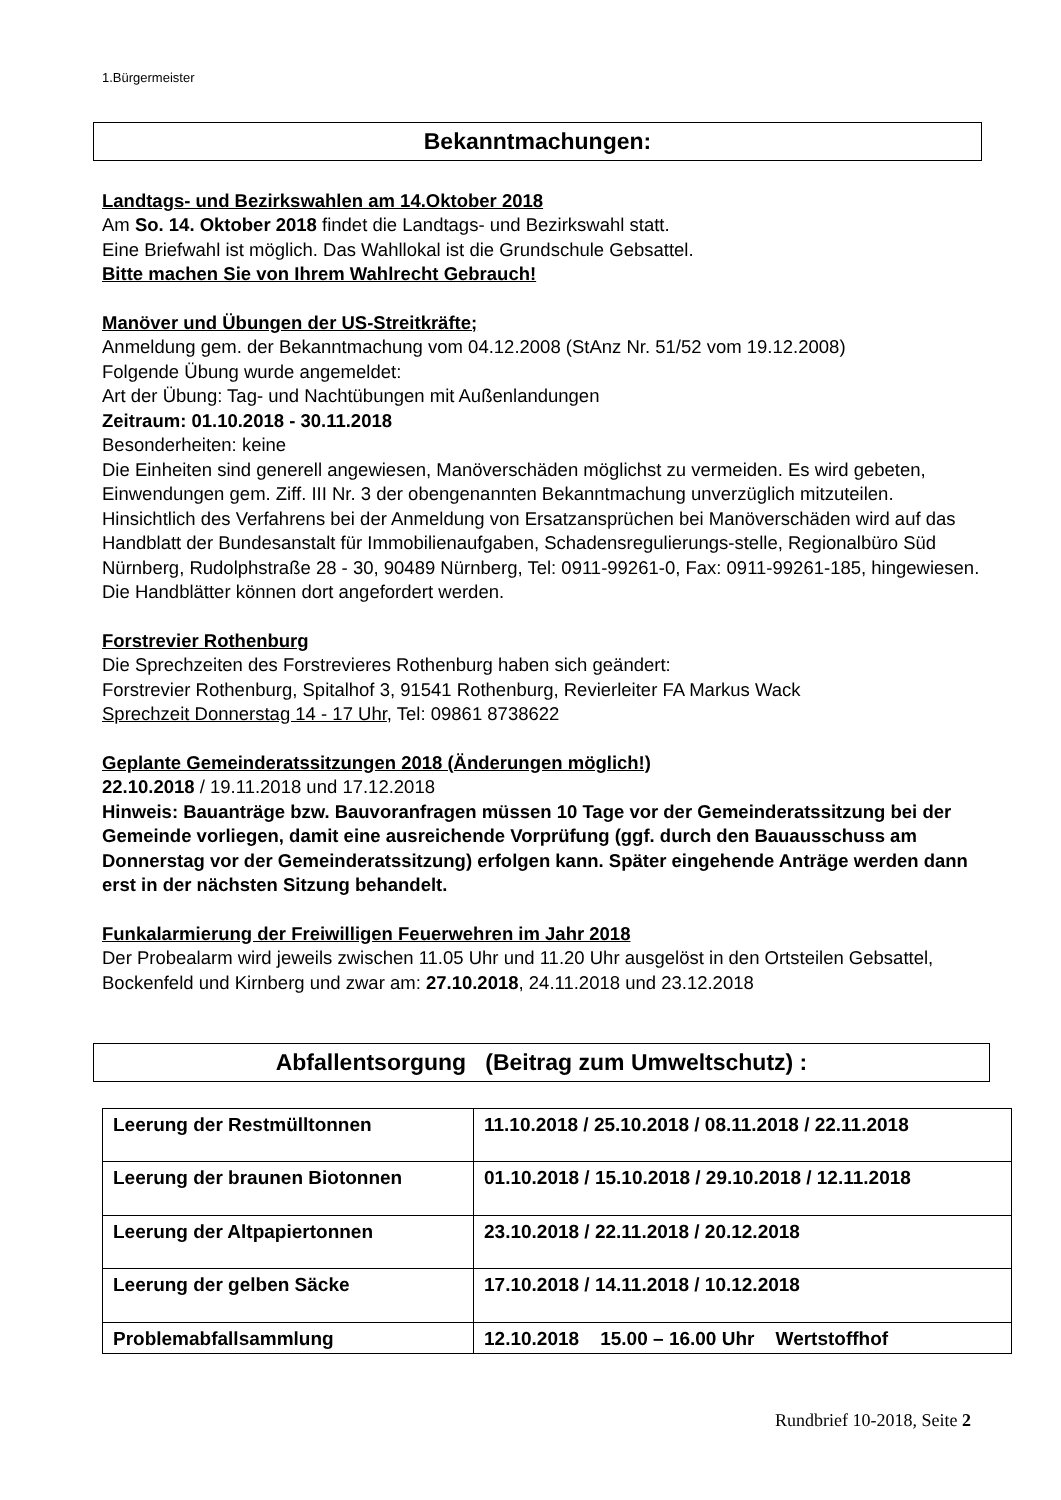1.Bürgermeister
Bekanntmachungen:
Landtags- und Bezirkswahlen am 14.Oktober 2018
Am So. 14. Oktober 2018 findet die Landtags- und Bezirkswahl statt.
Eine Briefwahl ist möglich. Das Wahllokal ist die Grundschule Gebsattel.
Bitte machen Sie von Ihrem Wahlrecht Gebrauch!
Manöver und Übungen der US-Streitkräfte;
Anmeldung gem. der Bekanntmachung vom 04.12.2008 (StAnz Nr. 51/52 vom 19.12.2008)
Folgende Übung wurde angemeldet:
Art der Übung: Tag- und Nachtübungen mit Außenlandungen
Zeitraum: 01.10.2018 - 30.11.2018
Besonderheiten: keine
Die Einheiten sind generell angewiesen, Manöverschäden möglichst zu vermeiden. Es wird gebeten, Einwendungen gem. Ziff. III Nr. 3 der obengenannten Bekanntmachung unverzüglich mitzuteilen.
Hinsichtlich des Verfahrens bei der Anmeldung von Ersatzansprüchen bei Manöverschäden wird auf das Handblatt der Bundesanstalt für Immobilienaufgaben, Schadensregulierungs-stelle, Regionalbüro Süd Nürnberg, Rudolphstraße 28 - 30, 90489 Nürnberg, Tel: 0911-99261-0, Fax: 0911-99261-185, hingewiesen. Die Handblätter können dort angefordert werden.
Forstrevier Rothenburg
Die Sprechzeiten des Forstrevieres Rothenburg haben sich geändert:
Forstrevier Rothenburg, Spitalhof 3, 91541 Rothenburg, Revierleiter FA Markus Wack
Sprechzeit Donnerstag 14 - 17 Uhr, Tel: 09861 8738622
Geplante Gemeinderatssitzungen 2018 (Änderungen möglich!)
22.10.2018 / 19.11.2018 und 17.12.2018
Hinweis: Bauanträge bzw. Bauvoranfragen müssen 10 Tage vor der Gemeinderatssitzung bei der Gemeinde vorliegen, damit eine ausreichende Vorprüfung (ggf. durch den Bauausschuss am Donnerstag vor der Gemeinderatssitzung) erfolgen kann. Später eingehende Anträge werden dann erst in der nächsten Sitzung behandelt.
Funkalarmierung der Freiwilligen Feuerwehren im Jahr 2018
Der Probealarm wird jeweils zwischen 11.05 Uhr und 11.20 Uhr ausgelöst in den Ortsteilen Gebsattel, Bockenfeld und Kirnberg und zwar am: 27.10.2018, 24.11.2018 und 23.12.2018
Abfallentsorgung (Beitrag zum Umweltschutz) :
| Leerung der Restmülltonnen | 11.10.2018 / 25.10.2018 / 08.11.2018 / 22.11.2018 |
| Leerung der braunen Biotonnen | 01.10.2018 / 15.10.2018 / 29.10.2018 / 12.11.2018 |
| Leerung der Altpapiertonnen | 23.10.2018 / 22.11.2018 / 20.12.2018 |
| Leerung der gelben Säcke | 17.10.2018 / 14.11.2018 / 10.12.2018 |
| Problemabfallsammlung | 12.10.2018 15.00 – 16.00 Uhr Wertstoffhof |
Rundbrief 10-2018, Seite 2